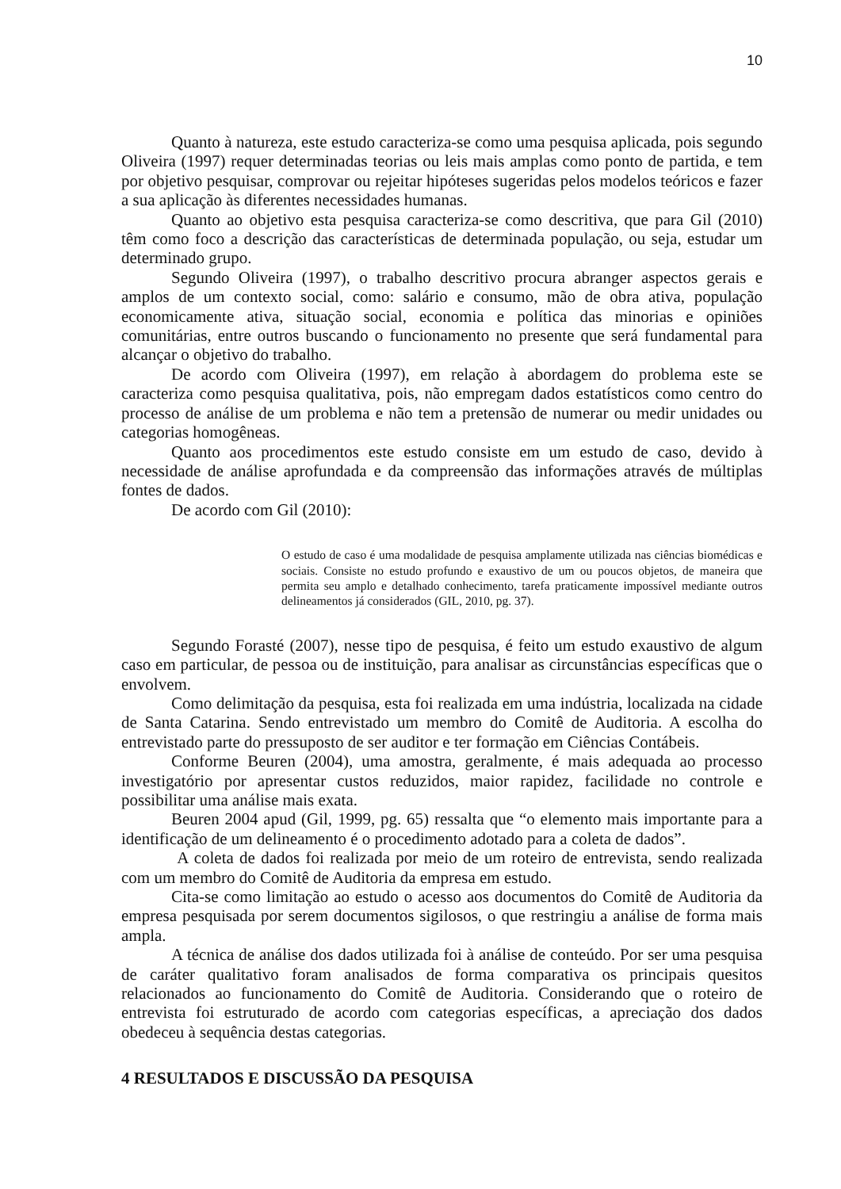10
Quanto à natureza, este estudo caracteriza-se como uma pesquisa aplicada, pois segundo Oliveira (1997) requer determinadas teorias ou leis mais amplas como ponto de partida, e tem por objetivo pesquisar, comprovar ou rejeitar hipóteses sugeridas pelos modelos teóricos e fazer a sua aplicação às diferentes necessidades humanas.
Quanto ao objetivo esta pesquisa caracteriza-se como descritiva, que para Gil (2010) têm como foco a descrição das características de determinada população, ou seja, estudar um determinado grupo.
Segundo Oliveira (1997), o trabalho descritivo procura abranger aspectos gerais e amplos de um contexto social, como: salário e consumo, mão de obra ativa, população economicamente ativa, situação social, economia e política das minorias e opiniões comunitárias, entre outros buscando o funcionamento no presente que será fundamental para alcançar o objetivo do trabalho.
De acordo com Oliveira (1997), em relação à abordagem do problema este se caracteriza como pesquisa qualitativa, pois, não empregam dados estatísticos como centro do processo de análise de um problema e não tem a pretensão de numerar ou medir unidades ou categorias homogêneas.
Quanto aos procedimentos este estudo consiste em um estudo de caso, devido à necessidade de análise aprofundada e da compreensão das informações através de múltiplas fontes de dados.
De acordo com Gil (2010):
O estudo de caso é uma modalidade de pesquisa amplamente utilizada nas ciências biomédicas e sociais. Consiste no estudo profundo e exaustivo de um ou poucos objetos, de maneira que permita seu amplo e detalhado conhecimento, tarefa praticamente impossível mediante outros delineamentos já considerados (GIL, 2010, pg. 37).
Segundo Forasté (2007), nesse tipo de pesquisa, é feito um estudo exaustivo de algum caso em particular, de pessoa ou de instituição, para analisar as circunstâncias específicas que o envolvem.
Como delimitação da pesquisa, esta foi realizada em uma indústria, localizada na cidade de Santa Catarina. Sendo entrevistado um membro do Comitê de Auditoria. A escolha do entrevistado parte do pressuposto de ser auditor e ter formação em Ciências Contábeis.
Conforme Beuren (2004), uma amostra, geralmente, é mais adequada ao processo investigatório por apresentar custos reduzidos, maior rapidez, facilidade no controle e possibilitar uma análise mais exata.
Beuren 2004 apud (Gil, 1999, pg. 65) ressalta que “o elemento mais importante para a identificação de um delineamento é o procedimento adotado para a coleta de dados”.
A coleta de dados foi realizada por meio de um roteiro de entrevista, sendo realizada com um membro do Comitê de Auditoria da empresa em estudo.
Cita-se como limitação ao estudo o acesso aos documentos do Comitê de Auditoria da empresa pesquisada por serem documentos sigilosos, o que restringiu a análise de forma mais ampla.
A técnica de análise dos dados utilizada foi à análise de conteúdo. Por ser uma pesquisa de caráter qualitativo foram analisados de forma comparativa os principais quesitos relacionados ao funcionamento do Comitê de Auditoria. Considerando que o roteiro de entrevista foi estruturado de acordo com categorias específicas, a apreciação dos dados obedeceu à sequência destas categorias.
4 RESULTADOS E DISCUSSÃO DA PESQUISA